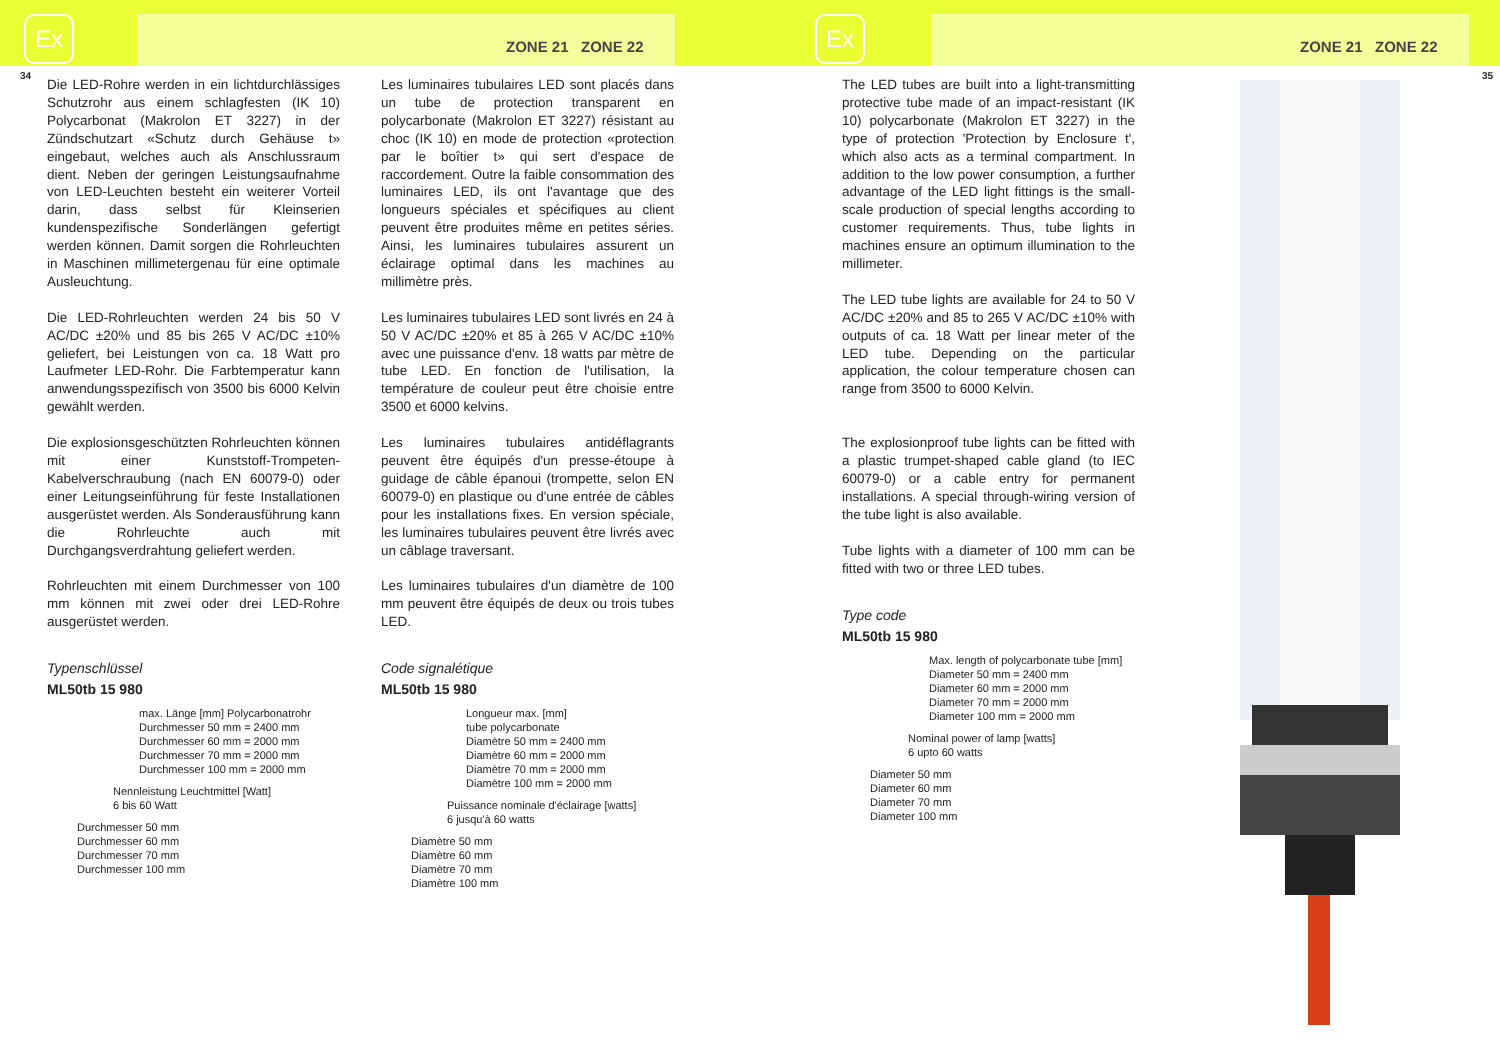Ex Ex
ZONE 21 ZONE 22 ZONE 21 ZONE 22
34 35
Die LED-Rohre werden in ein lichtdurchlässiges Schutzrohr aus einem schlagfesten (IK 10) Polycarbonat (Makrolon ET 3227) in der Zündschutzart «Schutz durch Gehäuse t» eingebaut, welches auch als Anschlussraum dient. Neben der geringen Leistungsaufnahme von LED-Leuchten besteht ein weiterer Vorteil darin, dass selbst für Kleinserien kundenspezifische Sonderlängen gefertigt werden können. Damit sorgen die Rohrleuchten in Maschinen millimetergenau für eine optimale Ausleuchtung.
Die LED-Rohrleuchten werden 24 bis 50 V AC/DC ±20% und 85 bis 265 V AC/DC ±10% geliefert, bei Leistungen von ca. 18 Watt pro Laufmeter LED-Rohr. Die Farbtemperatur kann anwendungsspezifisch von 3500 bis 6000 Kelvin gewählt werden.
Die explosionsgeschützten Rohrleuchten können mit einer Kunststoff-Trompeten-Kabelverschraubung (nach EN 60079-0) oder einer Leitungseinführung für feste Installationen ausgerüstet werden. Als Sonderausführung kann die Rohrleuchte auch mit Durchgangsverdrahtung geliefert werden.
Rohrleuchten mit einem Durchmesser von 100 mm können mit zwei oder drei LED-Rohre ausgerüstet werden.
Typenschlüssel
ML50tb 15 980
max. Länge [mm] Polycarbonatrohr
Durchmesser 50 mm = 2400 mm
Durchmesser 60 mm = 2000 mm
Durchmesser 70 mm = 2000 mm
Durchmesser 100 mm = 2000 mm
Nennleistung Leuchtmittel [Watt]
6 bis 60 Watt
Durchmesser 50 mm
Durchmesser 60 mm
Durchmesser 70 mm
Durchmesser 100 mm
Les luminaires tubulaires LED sont placés dans un tube de protection transparent en polycarbonate (Makrolon ET 3227) résistant au choc (IK 10) en mode de protection «protection par le boîtier t» qui sert d'espace de raccordement. Outre la faible consommation des luminaires LED, ils ont l'avantage que des longueurs spéciales et spécifiques au client peuvent être produites même en petites séries. Ainsi, les luminaires tubulaires assurent un éclairage optimal dans les machines au millimètre près.
Les luminaires tubulaires LED sont livrés en 24 à 50 V AC/DC ±20% et 85 à 265 V AC/DC ±10% avec une puissance d'env. 18 watts par mètre de tube LED. En fonction de l'utilisation, la température de couleur peut être choisie entre 3500 et 6000 kelvins.
Les luminaires tubulaires antidéflagrants peuvent être équipés d'un presse-étoupe à guidage de câble épanoui (trompette, selon EN 60079-0) en plastique ou d'une entrée de câbles pour les installations fixes. En version spéciale, les luminaires tubulaires peuvent être livrés avec un câblage traversant.
Les luminaires tubulaires d'un diamètre de 100 mm peuvent être équipés de deux ou trois tubes LED.
Code signalétique
ML50tb 15 980
Longueur max. [mm]
tube polycarbonate
Diamètre 50 mm = 2400 mm
Diamètre 60 mm = 2000 mm
Diamètre 70 mm = 2000 mm
Diamètre 100 mm = 2000 mm
Puissance nominale d'éclairage [watts]
6 jusqu'à 60 watts
Diamètre 50 mm
Diamètre 60 mm
Diamètre 70 mm
Diamètre 100 mm
The LED tubes are built into a light-transmitting protective tube made of an impact-resistant (IK 10) polycarbonate (Makrolon ET 3227) in the type of protection 'Protection by Enclosure t', which also acts as a terminal compartment. In addition to the low power consumption, a further advantage of the LED light fittings is the small-scale production of special lengths according to customer requirements. Thus, tube lights in machines ensure an optimum illumination to the millimeter.
The LED tube lights are available for 24 to 50 V AC/DC ±20% and 85 to 265 V AC/DC ±10% with outputs of ca. 18 Watt per linear meter of the LED tube. Depending on the particular application, the colour temperature chosen can range from 3500 to 6000 Kelvin.
The explosionproof tube lights can be fitted with a plastic trumpet-shaped cable gland (to IEC 60079-0) or a cable entry for permanent installations. A special through-wiring version of the tube light is also available.
Tube lights with a diameter of 100 mm can be fitted with two or three LED tubes.
Type code
ML50tb 15 980
Max. length of polycarbonate tube [mm]
Diameter 50 mm = 2400 mm
Diameter 60 mm = 2000 mm
Diameter 70 mm = 2000 mm
Diameter 100 mm = 2000 mm
Nominal power of lamp [watts]
6 upto 60 watts
Diameter 50 mm
Diameter 60 mm
Diameter 70 mm
Diameter 100 mm